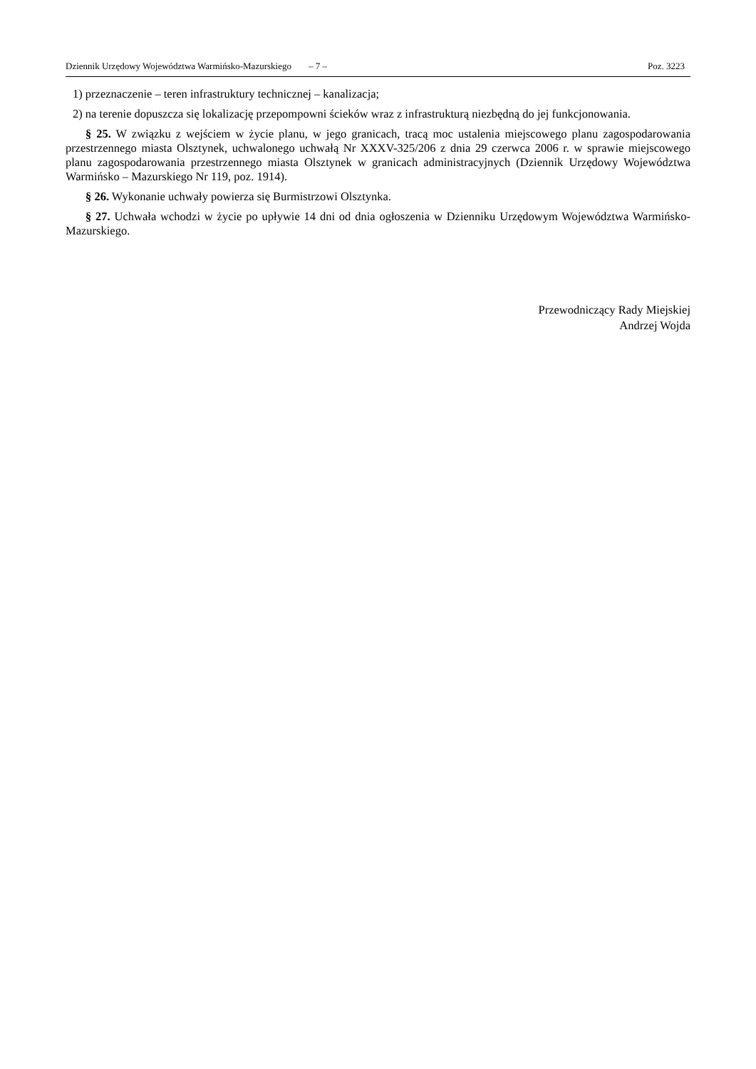Dziennik Urzędowy Województwa Warmińsko-Mazurskiego – 7 – Poz. 3223
1) przeznaczenie – teren infrastruktury technicznej – kanalizacja;
2) na terenie dopuszcza się lokalizację przepompowni ścieków wraz z infrastrukturą niezbędną do jej funkcjonowania.
§ 25. W związku z wejściem w życie planu, w jego granicach, tracą moc ustalenia miejscowego planu zagospodarowania przestrzennego miasta Olsztynek, uchwalonego uchwałą Nr XXXV-325/206 z dnia 29 czerwca 2006 r. w sprawie miejscowego planu zagospodarowania przestrzennego miasta Olsztynek w granicach administracyjnych (Dziennik Urzędowy Województwa Warmińsko – Mazurskiego Nr 119, poz. 1914).
§ 26. Wykonanie uchwały powierza się Burmistrzowi Olsztynka.
§ 27. Uchwała wchodzi w życie po upływie 14 dni od dnia ogłoszenia w Dzienniku Urzędowym Województwa Warmińsko-Mazurskiego.
Przewodniczący Rady Miejskiej
Andrzej Wojda